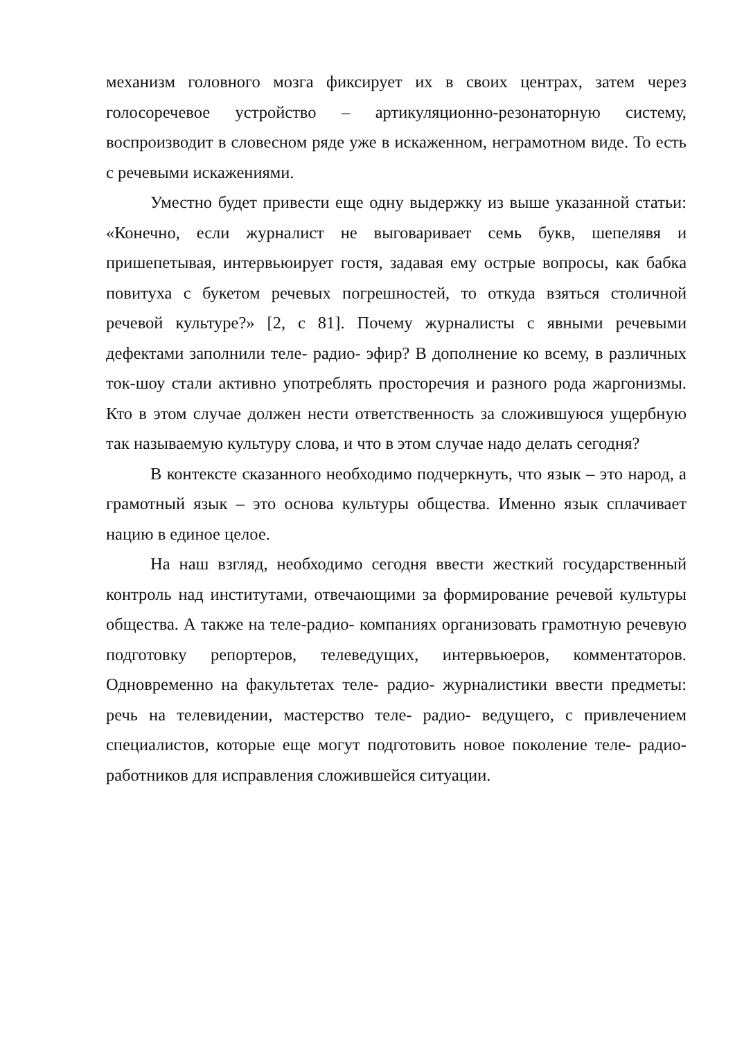механизм головного мозга фиксирует их в своих центрах, затем через голосоречевое устройство – артикуляционно-резонаторную систему, воспроизводит в словесном ряде уже в искаженном, неграмотном виде. То есть с речевыми искажениями.
Уместно будет привести еще одну выдержку из выше указанной статьи: «Конечно, если журналист не выговаривает семь букв, шепелявя и пришепетывая, интервьюирует гостя, задавая ему острые вопросы, как бабка повитуха с букетом речевых погрешностей, то откуда взяться столичной речевой культуре?» [2, с 81]. Почему журналисты с явными речевыми дефектами заполнили теле- радио- эфир? В дополнение ко всему, в различных ток-шоу стали активно употреблять просторечия и разного рода жаргонизмы. Кто в этом случае должен нести ответственность за сложившуюся ущербную так называемую культуру слова, и что в этом случае надо делать сегодня?
В контексте сказанного необходимо подчеркнуть, что язык – это народ, а грамотный язык – это основа культуры общества. Именно язык сплачивает нацию в единое целое.
На наш взгляд, необходимо сегодня ввести жесткий государственный контроль над институтами, отвечающими за формирование речевой культуры общества. А также на теле-радио- компаниях организовать грамотную речевую подготовку репортеров, телеведущих, интервьюеров, комментаторов. Одновременно на факультетах теле- радио- журналистики ввести предметы: речь на телевидении, мастерство теле- радио- ведущего, с привлечением специалистов, которые еще могут подготовить новое поколение теле- радио- работников для исправления сложившейся ситуации.